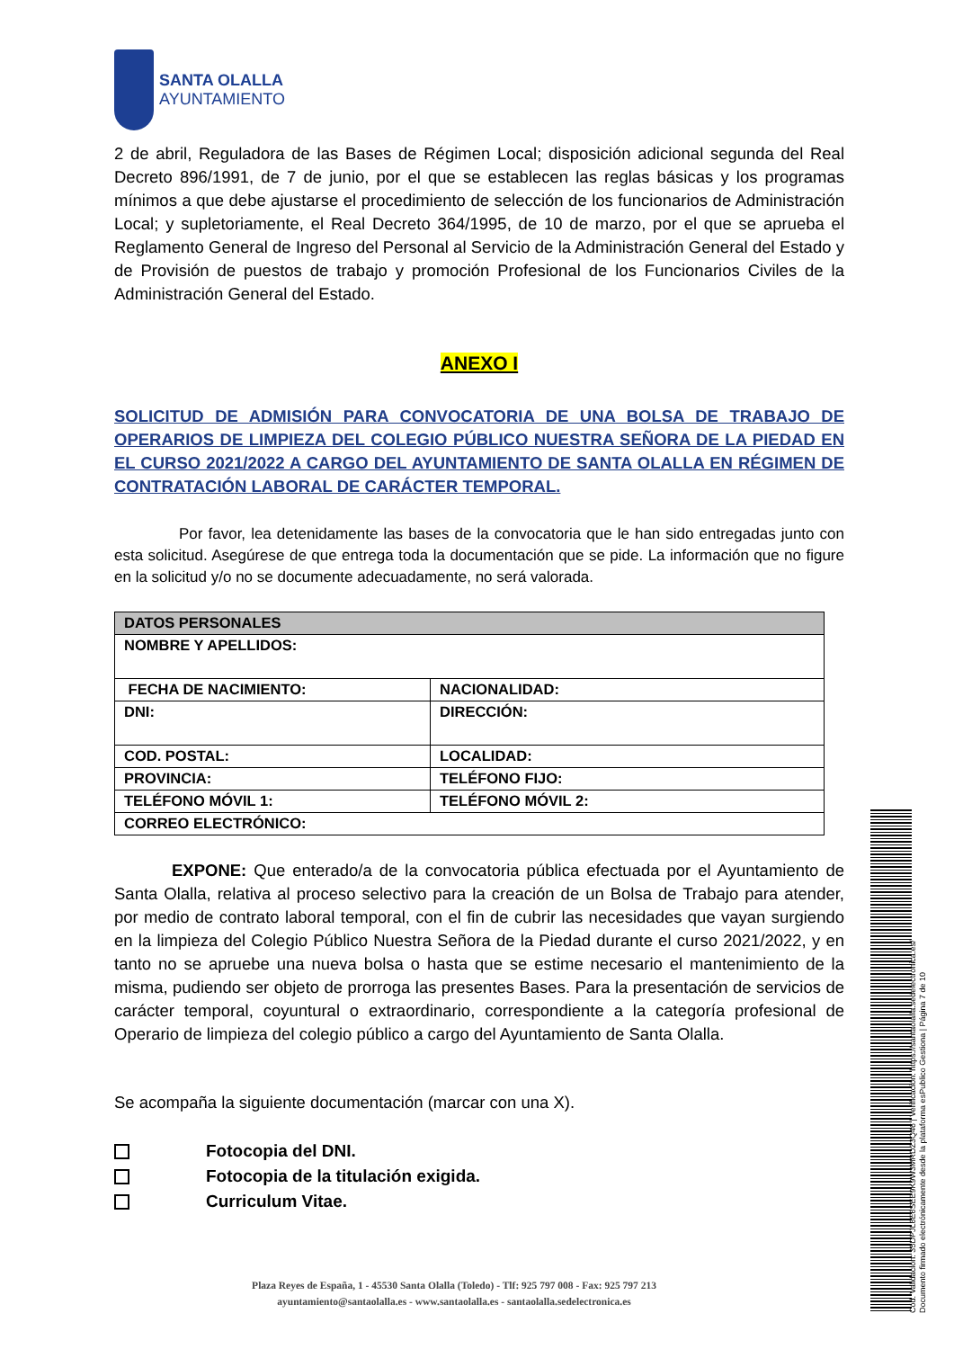SANTA OLALLA
AYUNTAMIENTO
2 de abril, Reguladora de las Bases de Régimen Local; disposición adicional segunda del Real Decreto 896/1991, de 7 de junio, por el que se establecen las reglas básicas y los programas mínimos a que debe ajustarse el procedimiento de selección de los funcionarios de Administración Local; y supletoriamente, el Real Decreto 364/1995, de 10 de marzo, por el que se aprueba el Reglamento General de Ingreso del Personal al Servicio de la Administración General del Estado y de Provisión de puestos de trabajo y promoción Profesional de los Funcionarios Civiles de la Administración General del Estado.
ANEXO I
SOLICITUD DE ADMISIÓN PARA CONVOCATORIA DE UNA BOLSA DE TRABAJO DE OPERARIOS DE LIMPIEZA DEL COLEGIO PÚBLICO NUESTRA SEÑORA DE LA PIEDAD EN EL CURSO 2021/2022 A CARGO DEL AYUNTAMIENTO DE SANTA OLALLA EN RÉGIMEN DE CONTRATACIÓN LABORAL DE CARÁCTER TEMPORAL.
Por favor, lea detenidamente las bases de la convocatoria que le han sido entregadas junto con esta solicitud. Asegúrese de que entrega toda la documentación que se pide. La información que no figure en la solicitud y/o no se documente adecuadamente, no será valorada.
| DATOS PERSONALES | |
| NOMBRE Y APELLIDOS: | |
| FECHA DE NACIMIENTO: | NACIONALIDAD: |
| DNI: | DIRECCIÓN: |
| COD. POSTAL: | LOCALIDAD: |
| PROVINCIA: | TELÉFONO FIJO: |
| TELÉFONO MÓVIL 1: | TELÉFONO MÓVIL 2: |
| CORREO ELECTRÓNICO: | |
EXPONE: Que enterado/a de la convocatoria pública efectuada por el Ayuntamiento de Santa Olalla, relativa al proceso selectivo para la creación de un Bolsa de Trabajo para atender, por medio de contrato laboral temporal, con el fin de cubrir las necesidades que vayan surgiendo en la limpieza del Colegio Público Nuestra Señora de la Piedad durante el curso 2021/2022, y en tanto no se apruebe una nueva bolsa o hasta que se estime necesario el mantenimiento de la misma, pudiendo ser objeto de prorroga las presentes Bases. Para la presentación de servicios de carácter temporal, coyuntural o extraordinario, correspondiente a la categoría profesional de Operario de limpieza del colegio público a cargo del Ayuntamiento de Santa Olalla.
Se acompaña la siguiente documentación (marcar con una X).
Fotocopia del DNI.
Fotocopia de la titulación exigida.
Curriculum Vitae.
Plaza Reyes de España, 1 - 45530 Santa Olalla (Toledo) - Tlf: 925 797 008 - Fax: 925 797 213
ayuntamiento@santaolalla.es - www.santaolalla.es - santaolalla.sedelectronica.es
Cód. Validación: 35DPJL6E6SEE9K9W3MRDZ3Q46 | Verificación: https://santaolalla.sedelectronica.es/
Documento firmado electrónicamente desde la plataforma esPublico Gestiona | Página 7 de 10